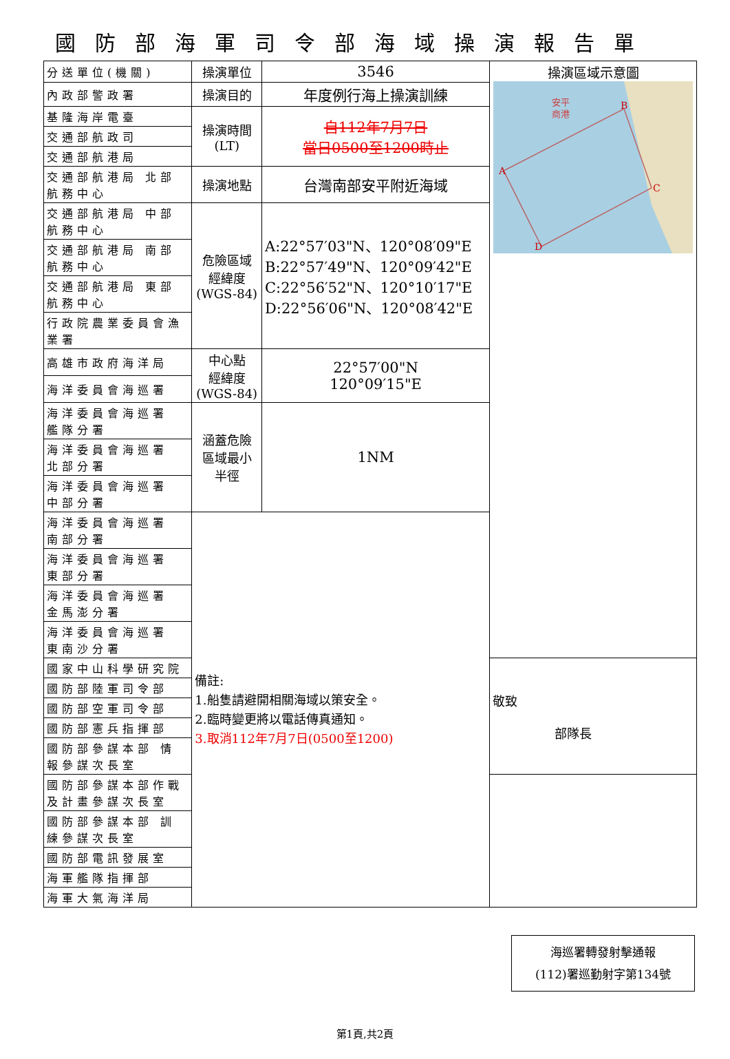國防部海軍司令部海域操演報告單
| 分送單位(機關) | 操演單位 | 3546 | 操演區域示意圖 A B C D 安平 商港 |
| 內政部警政署 | 操演目的 | 年度例行海上操演訓練 | |
| 基隆海岸電臺 | 操演時間 (LT) | 自112年7月7日 當日0500至1200時止 | |
| 交通部航政司 | | | |
| 交通部航港局 | | | |
| 交通部航港局 北部航務中心 | 操演地點 | 台灣南部安平附近海域 | |
| 交通部航港局 中部航務中心 | 危險區域 經緯度 (WGS-84) | A:22°57′03"N、120°08′09"E B:22°57′49"N、120°09′42"E C:22°56′52"N、120°10′17"E D:22°56′06"N、120°08′42"E | |
| 交通部航港局 南部航務中心 | | | |
| 交通部航港局 東部航務中心 | | | |
| 行政院農業委員會漁業署 | | | |
| 高雄市政府海洋局 | 中心點 經緯度 (WGS-84) | 22°57′00"N 120°09′15"E | |
| 海洋委員會海巡署 | | | |
| 海洋委員會海巡署 艦隊分署 | 涵蓋危險 區域最小 半徑 | 1NM | |
| 海洋委員會海巡署 北部分署 | | | |
| 海洋委員會海巡署 中部分署 | | | |
| 海洋委員會海巡署 南部分署 | 備註: 1.船隻請避開相關海域以策安全。 2.臨時變更將以電話傳真通知。 3.取消112年7月7日(0500至1200) | | |
| 海洋委員會海巡署 東部分署 | | | |
| 海洋委員會海巡署 金馬澎分署 | | | |
| 海洋委員會海巡署 東南沙分署 | | | |
| 國家中山科學研究院 | | | 敬致 部隊長 |
| 國防部陸軍司令部 | | | |
| 國防部空軍司令部 | | | |
| 國防部憲兵指揮部 | | | |
| 國防部參謀本部 情報參謀次長室 | | | |
| 國防部參謀本部作戰及計畫參謀次長室 | | | |
| 國防部參謀本部 訓練參謀次長室 | | | |
| 國防部電訊發展室 | | | |
| 海軍艦隊指揮部 | | | |
| 海軍大氣海洋局 | | | |
海巡署轉發射擊通報
(112)署巡勤射字第134號
第1頁,共2頁